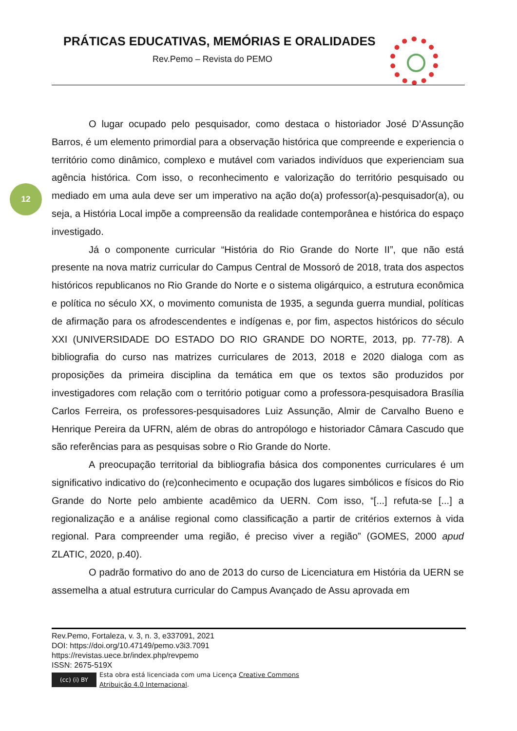PRÁTICAS EDUCATIVAS, MEMÓRIAS E ORALIDADES
Rev.Pemo – Revista do PEMO
12
O lugar ocupado pelo pesquisador, como destaca o historiador José D’Assunção Barros, é um elemento primordial para a observação histórica que compreende e experiencia o território como dinâmico, complexo e mutável com variados indivíduos que experienciam sua agência histórica. Com isso, o reconhecimento e valorização do território pesquisado ou mediado em uma aula deve ser um imperativo na ação do(a) professor(a)-pesquisador(a), ou seja, a História Local impõe a compreensão da realidade contemporânea e histórica do espaço investigado.
Já o componente curricular “História do Rio Grande do Norte II”, que não está presente na nova matriz curricular do Campus Central de Mossoró de 2018, trata dos aspectos históricos republicanos no Rio Grande do Norte e o sistema oligárquico, a estrutura econômica e política no século XX, o movimento comunista de 1935, a segunda guerra mundial, políticas de afirmação para os afrodescendentes e indígenas e, por fim, aspectos históricos do século XXI (UNIVERSIDADE DO ESTADO DO RIO GRANDE DO NORTE, 2013, pp. 77-78). A bibliografia do curso nas matrizes curriculares de 2013, 2018 e 2020 dialoga com as proposições da primeira disciplina da temática em que os textos são produzidos por investigadores com relação com o território potiguar como a professora-pesquisadora Brasília Carlos Ferreira, os professores-pesquisadores Luiz Assunção, Almir de Carvalho Bueno e Henrique Pereira da UFRN, além de obras do antropólogo e historiador Câmara Cascudo que são referências para as pesquisas sobre o Rio Grande do Norte.
A preocupação territorial da bibliografia básica dos componentes curriculares é um significativo indicativo do (re)conhecimento e ocupação dos lugares simbólicos e físicos do Rio Grande do Norte pelo ambiente acadêmico da UERN. Com isso, “[...] refuta-se [...] a regionalização e a análise regional como classificação a partir de critérios externos à vida regional. Para compreender uma região, é preciso viver a região” (GOMES, 2000 apud ZLATIC, 2020, p.40).
O padrão formativo do ano de 2013 do curso de Licenciatura em História da UERN se assemelha a atual estrutura curricular do Campus Avançado de Assu aprovada em
Rev.Pemo, Fortaleza, v. 3, n. 3, e337091, 2021
DOI: https://doi.org/10.47149/pemo.v3i3.7091
https://revistas.uece.br/index.php/revpemo
ISSN: 2675-519X
(cc) (i) BY
Esta obra está licenciada com uma Licença Creative Commons
Atribuição 4.0 Internacional.